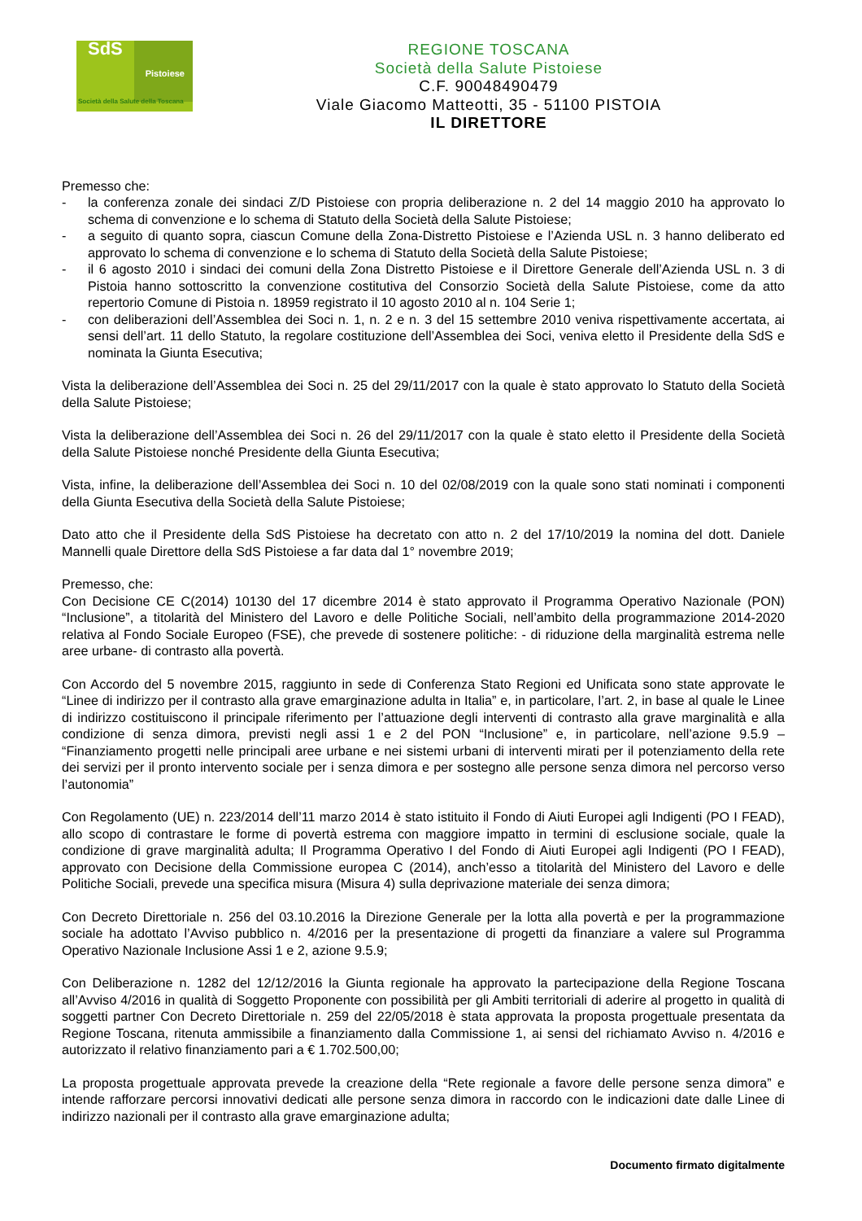SdS
Pistoiese
Società della Salute della Toscana
REGIONE TOSCANA
Società della Salute Pistoiese
C.F. 90048490479
Viale Giacomo Matteotti, 35 - 51100 PISTOIA
IL DIRETTORE
Premesso che:
- la conferenza zonale dei sindaci Z/D Pistoiese con propria deliberazione n. 2 del 14 maggio 2010 ha approvato lo schema di convenzione e lo schema di Statuto della Società della Salute Pistoiese;
- a seguito di quanto sopra, ciascun Comune della Zona-Distretto Pistoiese e l’Azienda USL n. 3 hanno deliberato ed approvato lo schema di convenzione e lo schema di Statuto della Società della Salute Pistoiese;
- il 6 agosto 2010 i sindaci dei comuni della Zona Distretto Pistoiese e il Direttore Generale dell’Azienda USL n. 3 di Pistoia hanno sottoscritto la convenzione costitutiva del Consorzio Società della Salute Pistoiese, come da atto repertorio Comune di Pistoia n. 18959 registrato il 10 agosto 2010 al n. 104 Serie 1;
- con deliberazioni dell’Assemblea dei Soci n. 1, n. 2 e n. 3 del 15 settembre 2010 veniva rispettivamente accertata, ai sensi dell’art. 11 dello Statuto, la regolare costituzione dell’Assemblea dei Soci, veniva eletto il Presidente della SdS e nominata la Giunta Esecutiva;
Vista la deliberazione dell’Assemblea dei Soci n. 25 del 29/11/2017 con la quale è stato approvato lo Statuto della Società della Salute Pistoiese;
Vista la deliberazione dell’Assemblea dei Soci n. 26 del 29/11/2017 con la quale è stato eletto il Presidente della Società della Salute Pistoiese nonché Presidente della Giunta Esecutiva;
Vista, infine, la deliberazione dell’Assemblea dei Soci n. 10 del 02/08/2019 con la quale sono stati nominati i componenti della Giunta Esecutiva della Società della Salute Pistoiese;
Dato atto che il Presidente della SdS Pistoiese ha decretato con atto n. 2 del 17/10/2019 la nomina del dott. Daniele Mannelli quale Direttore della SdS Pistoiese a far data dal 1° novembre 2019;
Premesso, che:
Con Decisione CE C(2014) 10130 del 17 dicembre 2014 è stato approvato il Programma Operativo Nazionale (PON) “Inclusione”, a titolarità del Ministero del Lavoro e delle Politiche Sociali, nell’ambito della programmazione 2014-2020 relativa al Fondo Sociale Europeo (FSE), che prevede di sostenere politiche: - di riduzione della marginalità estrema nelle aree urbane- di contrasto alla povertà.
Con Accordo del 5 novembre 2015, raggiunto in sede di Conferenza Stato Regioni ed Unificata sono state approvate le “Linee di indirizzo per il contrasto alla grave emarginazione adulta in Italia” e, in particolare, l’art. 2, in base al quale le Linee di indirizzo costituiscono il principale riferimento per l’attuazione degli interventi di contrasto alla grave marginalità e alla condizione di senza dimora, previsti negli assi 1 e 2 del PON “Inclusione” e, in particolare, nell’azione 9.5.9 – “Finanziamento progetti nelle principali aree urbane e nei sistemi urbani di interventi mirati per il potenziamento della rete dei servizi per il pronto intervento sociale per i senza dimora e per sostegno alle persone senza dimora nel percorso verso l’autonomia”
Con Regolamento (UE) n. 223/2014 dell’11 marzo 2014 è stato istituito il Fondo di Aiuti Europei agli Indigenti (PO I FEAD), allo scopo di contrastare le forme di povertà estrema con maggiore impatto in termini di esclusione sociale, quale la condizione di grave marginalità adulta; Il Programma Operativo I del Fondo di Aiuti Europei agli Indigenti (PO I FEAD), approvato con Decisione della Commissione europea C (2014), anch’esso a titolarità del Ministero del Lavoro e delle Politiche Sociali, prevede una specifica misura (Misura 4) sulla deprivazione materiale dei senza dimora;
Con Decreto Direttoriale n. 256 del 03.10.2016 la Direzione Generale per la lotta alla povertà e per la programmazione sociale ha adottato l’Avviso pubblico n. 4/2016 per la presentazione di progetti da finanziare a valere sul Programma Operativo Nazionale Inclusione Assi 1 e 2, azione 9.5.9;
Con Deliberazione n. 1282 del 12/12/2016 la Giunta regionale ha approvato la partecipazione della Regione Toscana all’Avviso 4/2016 in qualità di Soggetto Proponente con possibilità per gli Ambiti territoriali di aderire al progetto in qualità di soggetti partner Con Decreto Direttoriale n. 259 del 22/05/2018 è stata approvata la proposta progettuale presentata da Regione Toscana, ritenuta ammissibile a finanziamento dalla Commissione 1, ai sensi del richiamato Avviso n. 4/2016 e autorizzato il relativo finanziamento pari a € 1.702.500,00;
La proposta progettuale approvata prevede la creazione della “Rete regionale a favore delle persone senza dimora” e intende rafforzare percorsi innovativi dedicati alle persone senza dimora in raccordo con le indicazioni date dalle Linee di indirizzo nazionali per il contrasto alla grave emarginazione adulta;
Documento firmato digitalmente